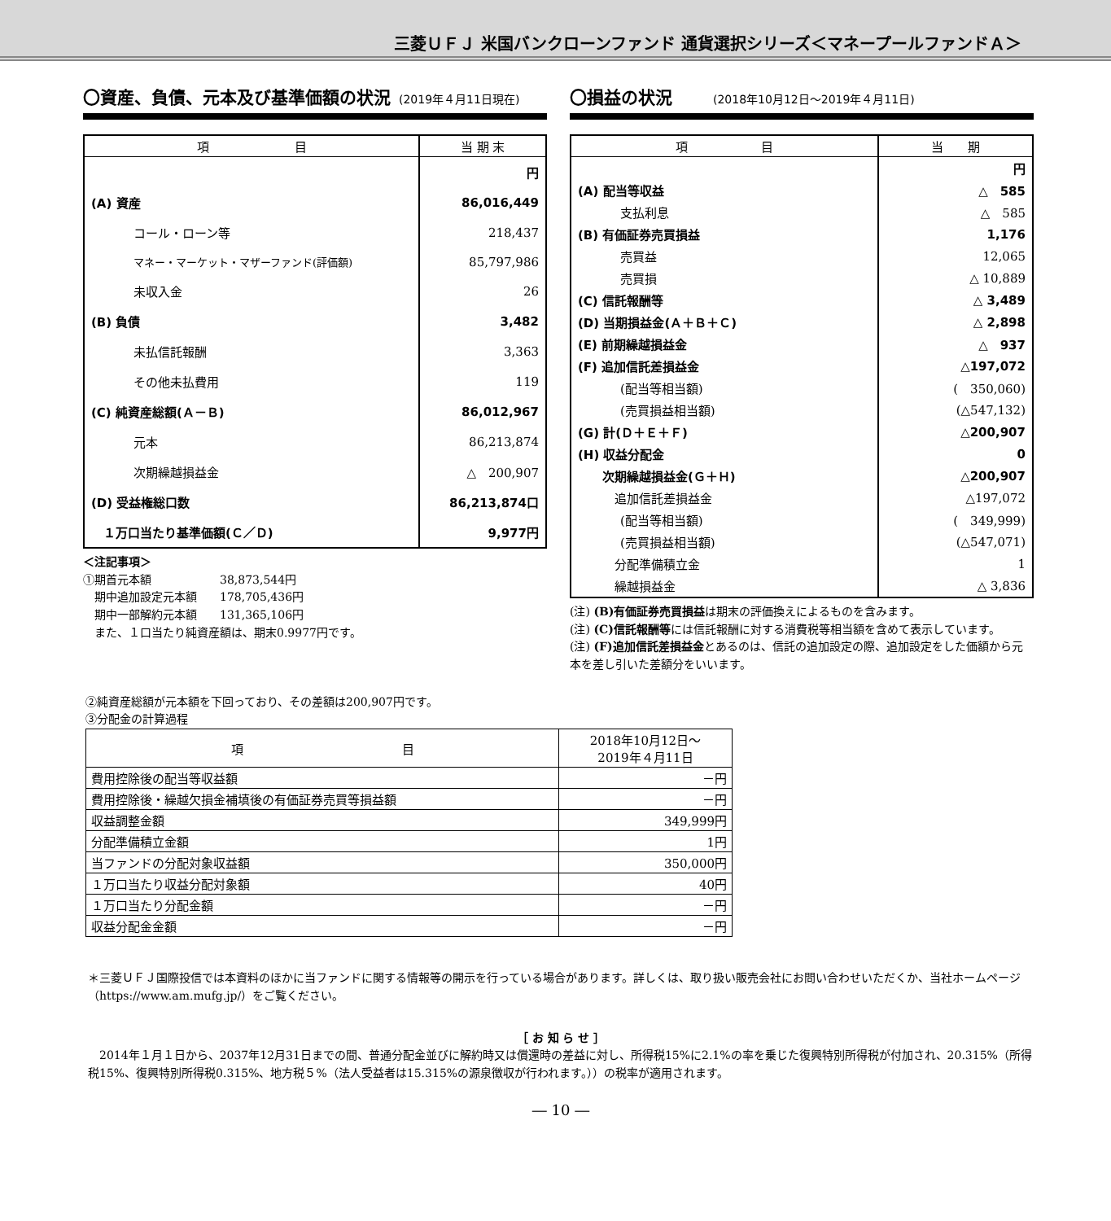三菱ＵＦＪ 米国バンクローンファンド 通貨選択シリーズ＜マネープールファンドＡ＞
〇資産、負債、元本及び基準価額の状況 (2019年４月11日現在)
| 項 目 | 当 期 末 |
| --- | --- |
| | 円 |
| (A) 資産 | 86,016,449 |
| コール・ローン等 | 218,437 |
| マネー・マーケット・マザーファンド(評価額) | 85,797,986 |
| 未収入金 | 26 |
| (B) 負債 | 3,482 |
| 未払信託報酬 | 3,363 |
| その他未払費用 | 119 |
| (C) 純資産総額(Ａ－Ｂ) | 86,012,967 |
| 元本 | 86,213,874 |
| 次期繰越損益金 | △ 200,907 |
| (D) 受益権総口数 | 86,213,874口 |
| １万口当たり基準価額(Ｃ／Ｄ) | 9,977円 |
＜注記事項＞
①期首元本額　　　　　　38,873,544円
　期中追加設定元本額　　178,705,436円
　期中一部解約元本額　　131,365,106円
　また、１口当たり純資産額は、期末0.9977円です。
〇損益の状況 (2018年10月12日～2019年４月11日)
| 項 目 | 当 期 |
| --- | --- |
| | 円 |
| (A) 配当等収益 | △ 585 |
| 支払利息 | △ 585 |
| (B) 有価証券売買損益 | 1,176 |
| 売買益 | 12,065 |
| 売買損 | △ 10,889 |
| (C) 信託報酬等 | △ 3,489 |
| (D) 当期損益金(Ａ＋Ｂ＋Ｃ) | △ 2,898 |
| (E) 前期繰越損益金 | △ 937 |
| (F) 追加信託差損益金 | △197,072 |
| (配当等相当額) | ( 350,060) |
| (売買損益相当額) | (△547,132) |
| (G) 計(Ｄ＋Ｅ＋Ｆ) | △200,907 |
| (H) 収益分配金 | 0 |
| 次期繰越損益金(Ｇ＋Ｈ) | △200,907 |
| 追加信託差損益金 | △197,072 |
| (配当等相当額) | ( 349,999) |
| (売買損益相当額) | (△547,071) |
| 分配準備積立金 | 1 |
| 繰越損益金 | △ 3,836 |
(注) (B)有価証券売買損益は期末の評価換えによるものを含みます。
(注) (C)信託報酬等には信託報酬に対する消費税等相当額を含めて表示しています。
(注) (F)追加信託差損益金とあるのは、信託の追加設定の際、追加設定をした価額から元本を差し引いた差額分をいいます。
②純資産総額が元本額を下回っており、その差額は200,907円です。
③分配金の計算過程
| 項 目 | 2018年10月12日～ 2019年４月11日 |
| --- | --- |
| 費用控除後の配当等収益額 | －円 |
| 費用控除後・繰越欠損金補填後の有価証券売買等損益額 | －円 |
| 収益調整金額 | 349,999円 |
| 分配準備積立金額 | 1円 |
| 当ファンドの分配対象収益額 | 350,000円 |
| １万口当たり収益分配対象額 | 40円 |
| １万口当たり分配金額 | －円 |
| 収益分配金金額 | －円 |
＊三菱ＵＦＪ国際投信では本資料のほかに当ファンドに関する情報等の開示を行っている場合があります。詳しくは、取り扱い販売会社にお問い合わせいただくか、当社ホームページ（https://www.am.mufg.jp/）をご覧ください。
［ お 知 ら せ ］
　2014年１月１日から、2037年12月31日までの間、普通分配金並びに解約時又は償還時の差益に対し、所得税15%に2.1%の率を乗じた復興特別所得税が付加され、20.315%（所得税15%、復興特別所得税0.315%、地方税５%（法人受益者は15.315%の源泉徴収が行われます。））の税率が適用されます。
― 10 ―